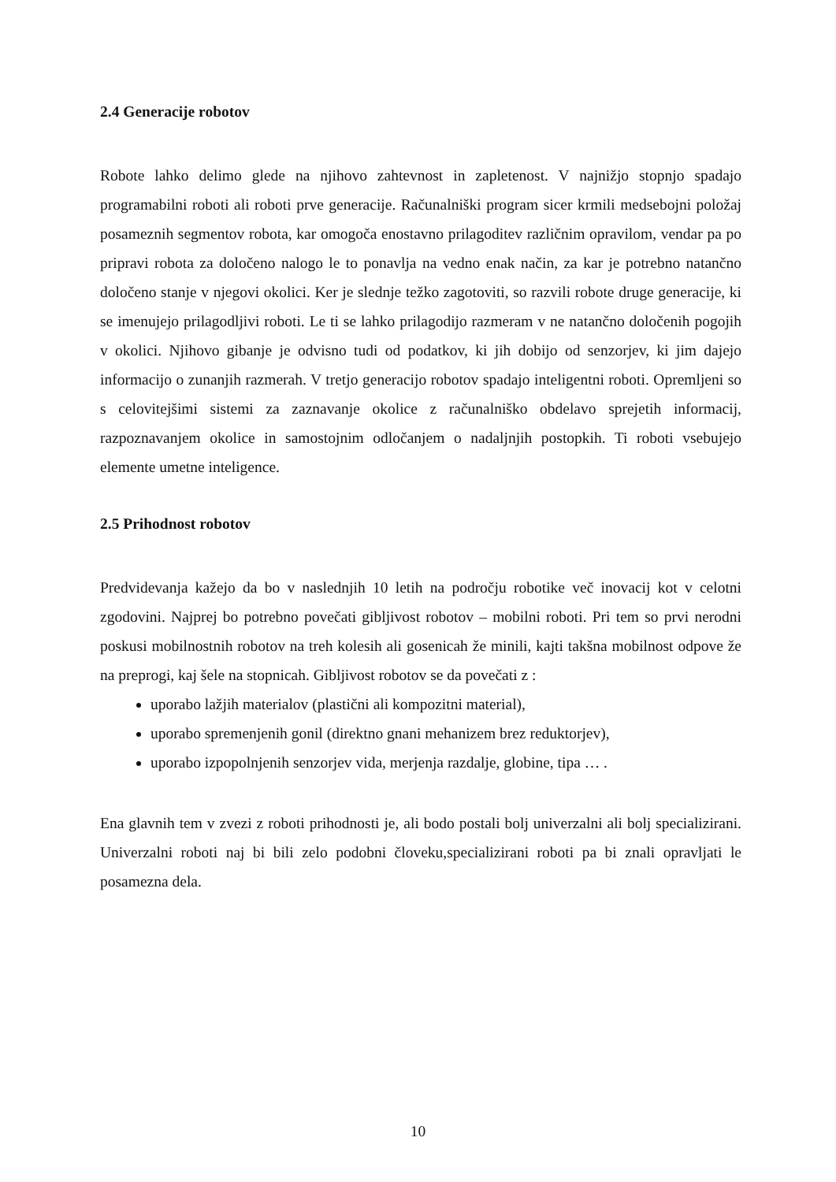2.4 Generacije robotov
Robote lahko delimo glede na njihovo zahtevnost in zapletenost. V najnižjo stopnjo spadajo programabilni roboti ali roboti prve generacije. Računalniški program sicer krmili medsebojni položaj posameznih segmentov robota, kar omogoča enostavno prilagoditev različnim opravilom, vendar pa po pripravi robota za določeno nalogo le to ponavlja na vedno enak način, za kar je potrebno natančno določeno stanje v njegovi okolici. Ker je slednje težko zagotoviti, so razvili robote druge generacije, ki se imenujejo prilagodljivi roboti. Le ti se lahko prilagodijo razmeram v ne natančno določenih pogojih v okolici. Njihovo gibanje je odvisno tudi od podatkov, ki jih dobijo od senzorjev, ki jim dajejo informacijo o zunanjih razmerah. V tretjo generacijo robotov spadajo inteligentni roboti. Opremljeni so s celovitejšimi sistemi za zaznavanje okolice z računalniško obdelavo sprejetih informacij, razpoznavanjem okolice in samostojnim odločanjem o nadaljnjih postopkih. Ti roboti vsebujejo elemente umetne inteligence.
2.5 Prihodnost robotov
Predvidevanja kažejo da bo v naslednjih 10 letih na področju robotike več inovacij kot v celotni zgodovini. Najprej bo potrebno povečati gibljivost robotov – mobilni roboti. Pri tem so prvi nerodni poskusi mobilnostnih robotov na treh kolesih ali gosenicah že minili, kajti takšna mobilnost odpove že na preprogi, kaj šele na stopnicah. Gibljivost robotov se da povečati z :
uporabo lažjih materialov (plastični ali kompozitni material),
uporabo spremenjenih gonil (direktno gnani mehanizem brez reduktorjev),
uporabo izpopolnjenih senzorjev vida, merjenja razdalje, globine, tipa … .
Ena glavnih tem v zvezi z roboti prihodnosti je, ali bodo postali bolj univerzalni ali bolj specializirani. Univerzalni roboti naj bi bili zelo podobni človeku,specializirani roboti pa bi znali opravljati le posamezna dela.
10